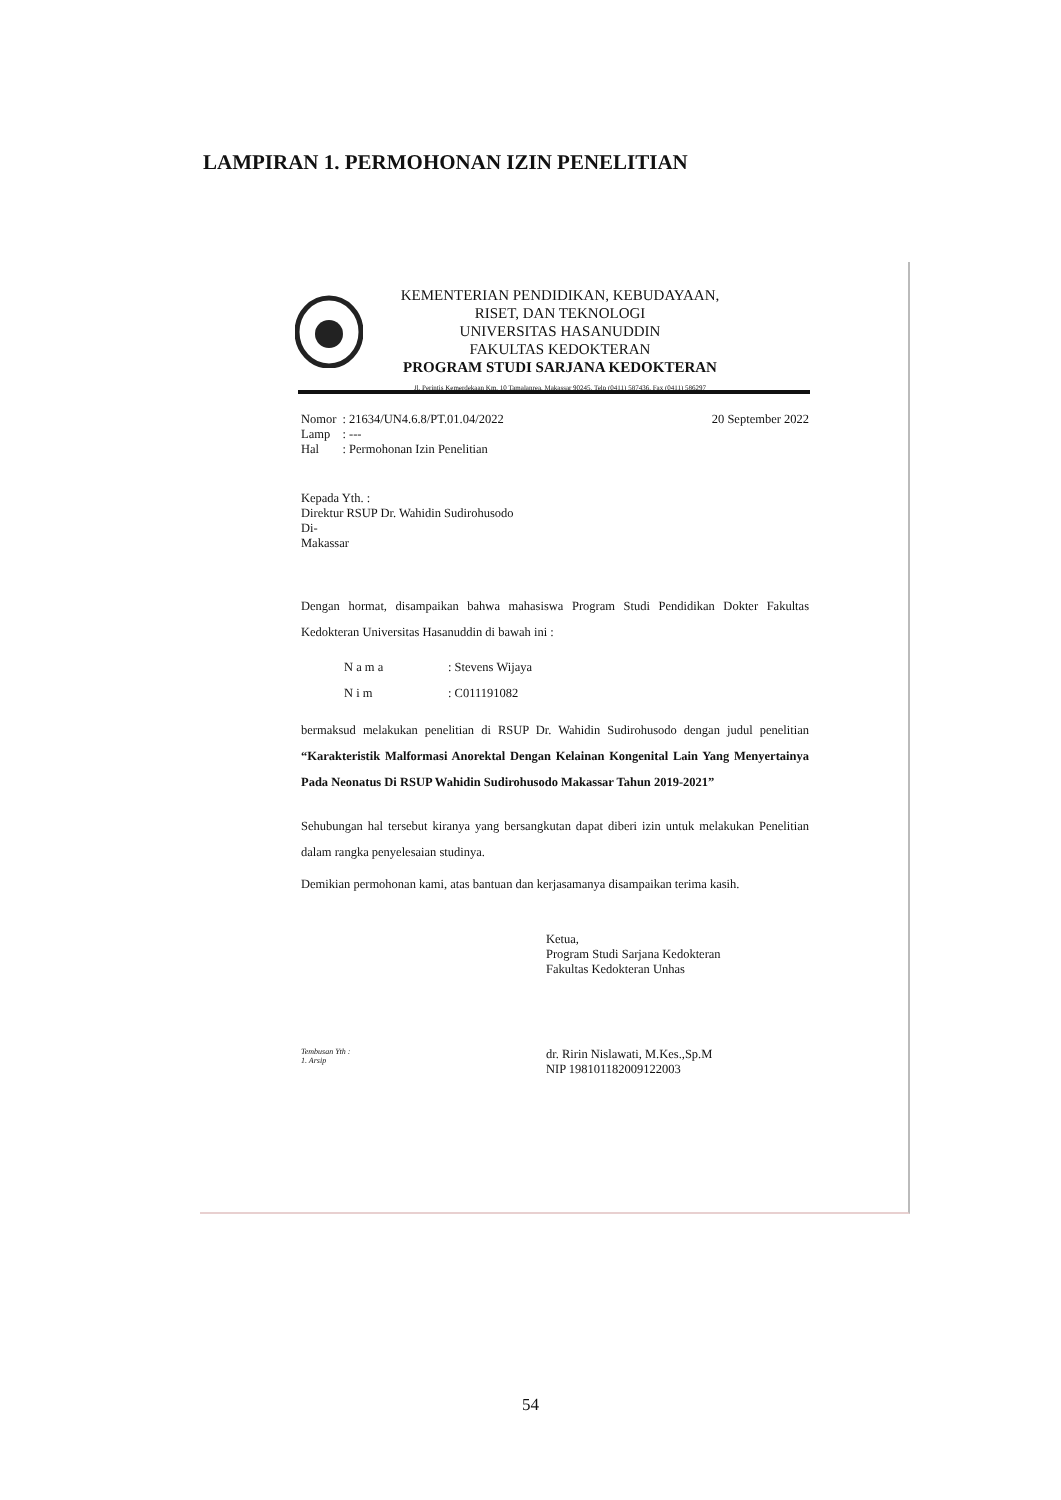LAMPIRAN 1. PERMOHONAN IZIN PENELITIAN
KEMENTERIAN PENDIDIKAN, KEBUDAYAAN,
RISET, DAN TEKNOLOGI
UNIVERSITAS HASANUDDIN
FAKULTAS KEDOKTERAN
PROGRAM STUDI SARJANA KEDOKTERAN
Jl. Perintis Kemerdekaan Km. 10 Tamalanrea, Makassar 90245, Telp (0411) 587436, Fax (0411) 586297
| Nomor | : 21634/UN4.6.8/PT.01.04/2022 |
| Lamp | : --- |
| Hal | : Permohonan Izin Penelitian |
20 September 2022
Kepada Yth. :
Direktur RSUP Dr. Wahidin Sudirohusodo
Di-
Makassar
Dengan hormat, disampaikan bahwa mahasiswa Program Studi Pendidikan Dokter Fakultas Kedokteran Universitas Hasanuddin di bawah ini :
| N a m a | : Stevens Wijaya |
| N i m | : C011191082 |
bermaksud melakukan penelitian di RSUP Dr. Wahidin Sudirohusodo dengan judul penelitian “Karakteristik Malformasi Anorektal Dengan Kelainan Kongenital Lain Yang Menyertainya Pada Neonatus Di RSUP Wahidin Sudirohusodo Makassar Tahun 2019-2021”
Sehubungan hal tersebut kiranya yang bersangkutan dapat diberi izin untuk melakukan Penelitian dalam rangka penyelesaian studinya.
Demikian permohonan kami, atas bantuan dan kerjasamanya disampaikan terima kasih.
Ketua,
Program Studi Sarjana Kedokteran
Fakultas Kedokteran Unhas
Tembusan Yth :
1. Arsip
dr. Ririn Nislawati, M.Kes.,Sp.M
NIP 198101182009122003
54